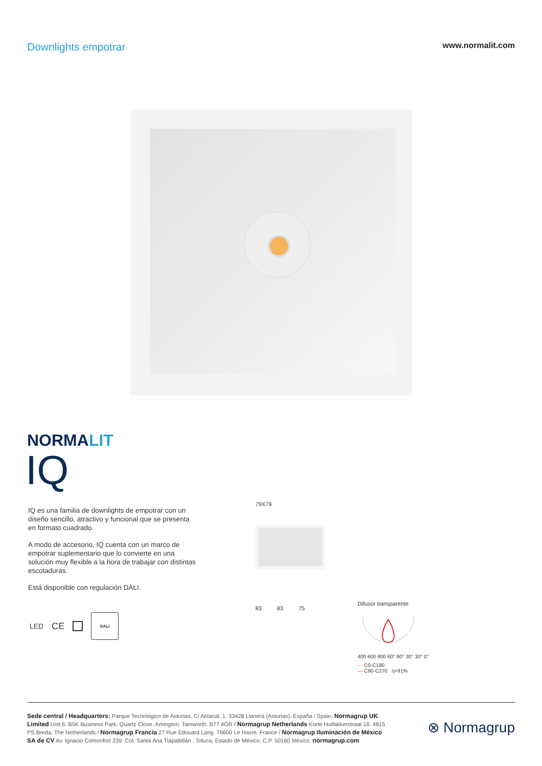Downlights empotrar
www.normalit.com
NORMALIT
IQ
IQ es una familia de downlights de empotrar con un diseño sencillo, atractivo y funcional que se presenta en formato cuadrado.
A modo de accesorio, IQ cuenta con un marco de empotrar suplementario que lo convierte en una solución muy flexible a la hora de trabajar con distintas escotaduras.
Está disponible con regulación DALI.
LED CE
DALI
79X79
83 83 75
Difusor transparente
400 600 800 60° 60° 30° 30° 0°
— C0-C180
— C90-C270 η=91%
Sede central / Headquarters: Parque Tecnológico de Asturias. C/ Ablanal, 1. 33428 Llanera (Asturias). España / Spain. Normagrup UK Limited Unit 6. B5K Business Park. Quartz Close. Amington. Tamworth. B77 4GR / Normagrup Netherlands Korte Huifakkerstraat 18. 4815 PS Breda, The Netherlands / Normagrup Francia 27 Rue Edouard Lang. 76600 Le Havre. France / Normagrup Iluminación de México SA de CV Av. Ignacio Comonfort 239. Col. Santa Ana Tlapaltitlán . Toluca, Estado de México. C.P. 50160 México. normagrup.com
⊗ Normagrup